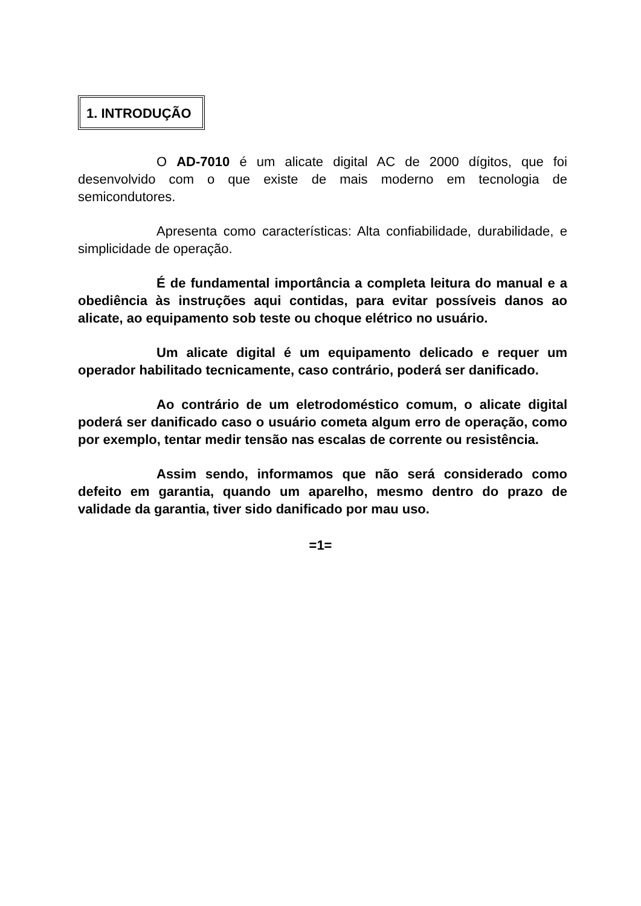1. INTRODUÇÃO
O AD-7010 é um alicate digital AC de 2000 dígitos, que foi desenvolvido com o que existe de mais moderno em tecnologia de semicondutores.
Apresenta como características: Alta confiabilidade, durabilidade, e simplicidade de operação.
É de fundamental importância a completa leitura do manual e a obediência às instruções aqui contidas, para evitar possíveis danos ao alicate, ao equipamento sob teste ou choque elétrico no usuário.
Um alicate digital é um equipamento delicado e requer um operador habilitado tecnicamente, caso contrário, poderá ser danificado.
Ao contrário de um eletrodoméstico comum, o alicate digital poderá ser danificado caso o usuário cometa algum erro de operação, como por exemplo, tentar medir tensão nas escalas de corrente ou resistência.
Assim sendo, informamos que não será considerado como defeito em garantia, quando um aparelho, mesmo dentro do prazo de validade da garantia, tiver sido danificado por mau uso.
=1=